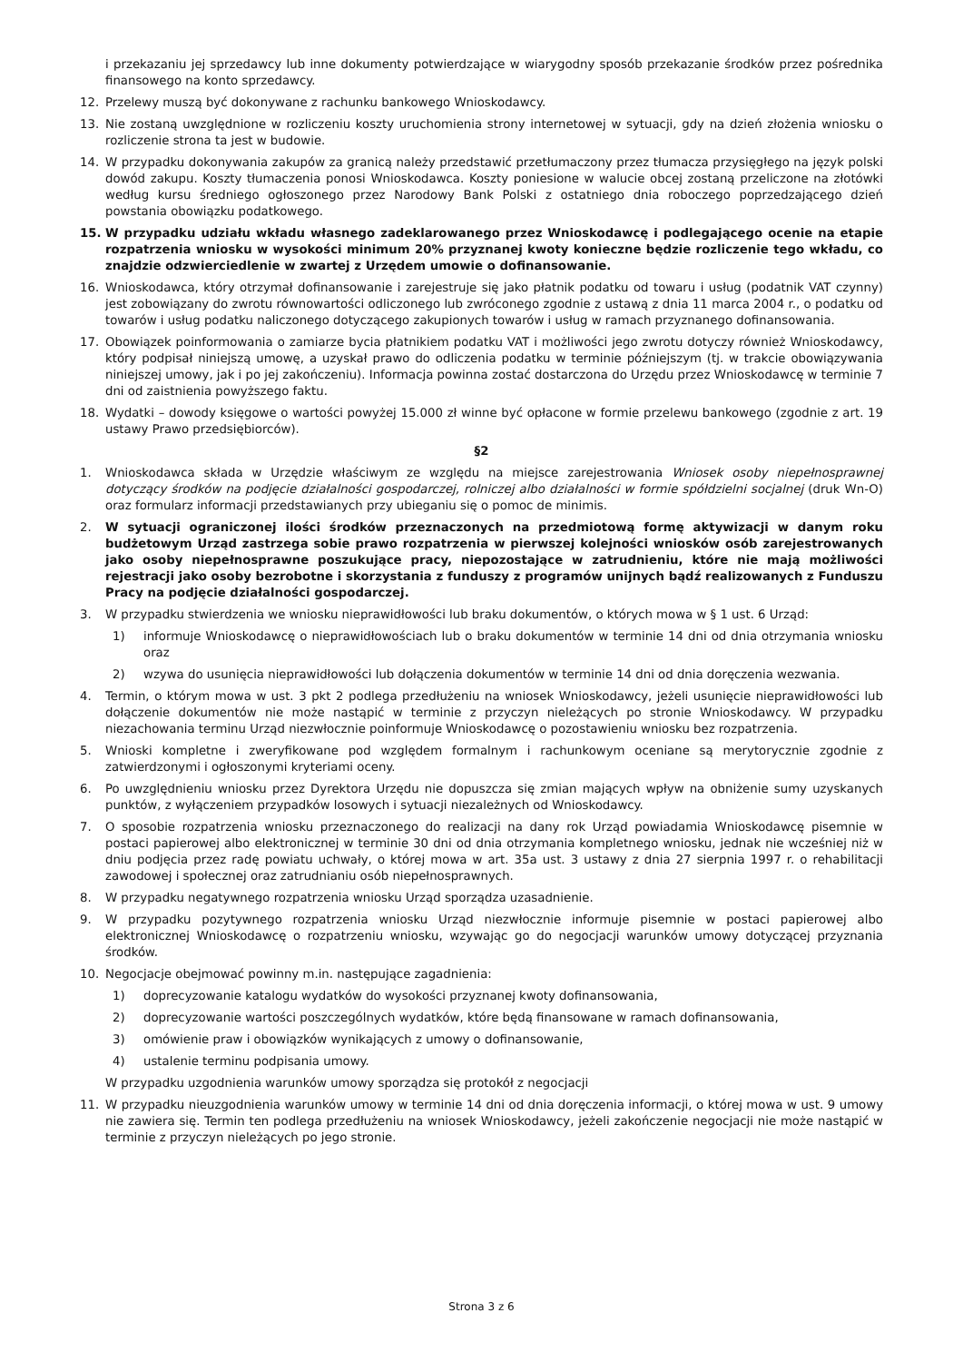i przekazaniu jej sprzedawcy lub inne dokumenty potwierdzające w wiarygodny sposób przekazanie środków przez pośrednika finansowego na konto sprzedawcy.
12. Przelewy muszą być dokonywane z rachunku bankowego Wnioskodawcy.
13. Nie zostaną uwzględnione w rozliczeniu koszty uruchomienia strony internetowej w sytuacji, gdy na dzień złożenia wniosku o rozliczenie strona ta jest w budowie.
14. W przypadku dokonywania zakupów za granicą należy przedstawić przetłumaczony przez tłumacza przysięgłego na język polski dowód zakupu. Koszty tłumaczenia ponosi Wnioskodawca. Koszty poniesione w walucie obcej zostaną przeliczone na złotówki według kursu średniego ogłoszonego przez Narodowy Bank Polski z ostatniego dnia roboczego poprzedzającego dzień powstania obowiązku podatkowego.
15. W przypadku udziału wkładu własnego zadeklarowanego przez Wnioskodawcę i podlegającego ocenie na etapie rozpatrzenia wniosku w wysokości minimum 20% przyznanej kwoty konieczne będzie rozliczenie tego wkładu, co znajdzie odzwierciedlenie w zwartej z Urzędem umowie o dofinansowanie.
16. Wnioskodawca, który otrzymał dofinansowanie i zarejestruje się jako płatnik podatku od towaru i usług (podatnik VAT czynny) jest zobowiązany do zwrotu równowartości odliczonego lub zwróconego zgodnie z ustawą z dnia 11 marca 2004 r., o podatku od towarów i usług podatku naliczonego dotyczącego zakupionych towarów i usług w ramach przyznanego dofinansowania.
17. Obowiązek poinformowania o zamiarze bycia płatnikiem podatku VAT i możliwości jego zwrotu dotyczy również Wnioskodawcy, który podpisał niniejszą umowę, a uzyskał prawo do odliczenia podatku w terminie późniejszym (tj. w trakcie obowiązywania niniejszej umowy, jak i po jej zakończeniu). Informacja powinna zostać dostarczona do Urzędu przez Wnioskodawcę w terminie 7 dni od zaistnienia powyższego faktu.
18. Wydatki – dowody księgowe o wartości powyżej 15.000 zł winne być opłacone w formie przelewu bankowego (zgodnie z art. 19 ustawy Prawo przedsiębiorców).
§2
1. Wnioskodawca składa w Urzędzie właściwym ze względu na miejsce zarejestrowania Wniosek osoby niepełnosprawnej dotyczący środków na podjęcie działalności gospodarczej, rolniczej albo działalności w formie spółdzielni socjalnej (druk Wn-O) oraz formularz informacji przedstawianych przy ubieganiu się o pomoc de minimis.
2. W sytuacji ograniczonej ilości środków przeznaczonych na przedmiotową formę aktywizacji w danym roku budżetowym Urząd zastrzega sobie prawo rozpatrzenia w pierwszej kolejności wniosków osób zarejestrowanych jako osoby niepełnosprawne poszukujące pracy, niepozostające w zatrudnieniu, które nie mają możliwości rejestracji jako osoby bezrobotne i skorzystania z funduszy z programów unijnych bądź realizowanych z Funduszu Pracy na podjęcie działalności gospodarczej.
3. W przypadku stwierdzenia we wniosku nieprawidłowości lub braku dokumentów, o których mowa w § 1 ust. 6 Urząd:
1) informuje Wnioskodawcę o nieprawidłowościach lub o braku dokumentów w terminie 14 dni od dnia otrzymania wniosku oraz
2) wzywa do usunięcia nieprawidłowości lub dołączenia dokumentów w terminie 14 dni od dnia doręczenia wezwania.
4. Termin, o którym mowa w ust. 3 pkt 2 podlega przedłużeniu na wniosek Wnioskodawcy, jeżeli usunięcie nieprawidłowości lub dołączenie dokumentów nie może nastąpić w terminie z przyczyn nieleżących po stronie Wnioskodawcy. W przypadku niezachowania terminu Urząd niezwłocznie poinformuje Wnioskodawcę o pozostawieniu wniosku bez rozpatrzenia.
5. Wnioski kompletne i zweryfikowane pod względem formalnym i rachunkowym oceniane są merytorycznie zgodnie z zatwierdzonymi i ogłoszonymi kryteriami oceny.
6. Po uwzględnieniu wniosku przez Dyrektora Urzędu nie dopuszcza się zmian mających wpływ na obniżenie sumy uzyskanych punktów, z wyłączeniem przypadków losowych i sytuacji niezależnych od Wnioskodawcy.
7. O sposobie rozpatrzenia wniosku przeznaczonego do realizacji na dany rok Urząd powiadamia Wnioskodawcę pisemnie w postaci papierowej albo elektronicznej w terminie 30 dni od dnia otrzymania kompletnego wniosku, jednak nie wcześniej niż w dniu podjęcia przez radę powiatu uchwały, o której mowa w art. 35a ust. 3 ustawy z dnia 27 sierpnia 1997 r. o rehabilitacji zawodowej i społecznej oraz zatrudnianiu osób niepełnosprawnych.
8. W przypadku negatywnego rozpatrzenia wniosku Urząd sporządza uzasadnienie.
9. W przypadku pozytywnego rozpatrzenia wniosku Urząd niezwłocznie informuje pisemnie w postaci papierowej albo elektronicznej Wnioskodawcę o rozpatrzeniu wniosku, wzywając go do negocjacji warunków umowy dotyczącej przyznania środków.
10. Negocjacje obejmować powinny m.in. następujące zagadnienia:
1) doprecyzowanie katalogu wydatków do wysokości przyznanej kwoty dofinansowania,
2) doprecyzowanie wartości poszczególnych wydatków, które będą finansowane w ramach dofinansowania,
3) omówienie praw i obowiązków wynikających z umowy o dofinansowanie,
4) ustalenie terminu podpisania umowy.
W przypadku uzgodnienia warunków umowy sporządza się protokół z negocjacji
11. W przypadku nieuzgodnienia warunków umowy w terminie 14 dni od dnia doręczenia informacji, o której mowa w ust. 9 umowy nie zawiera się. Termin ten podlega przedłużeniu na wniosek Wnioskodawcy, jeżeli zakończenie negocjacji nie może nastąpić w terminie z przyczyn nieleżących po jego stronie.
Strona 3 z 6